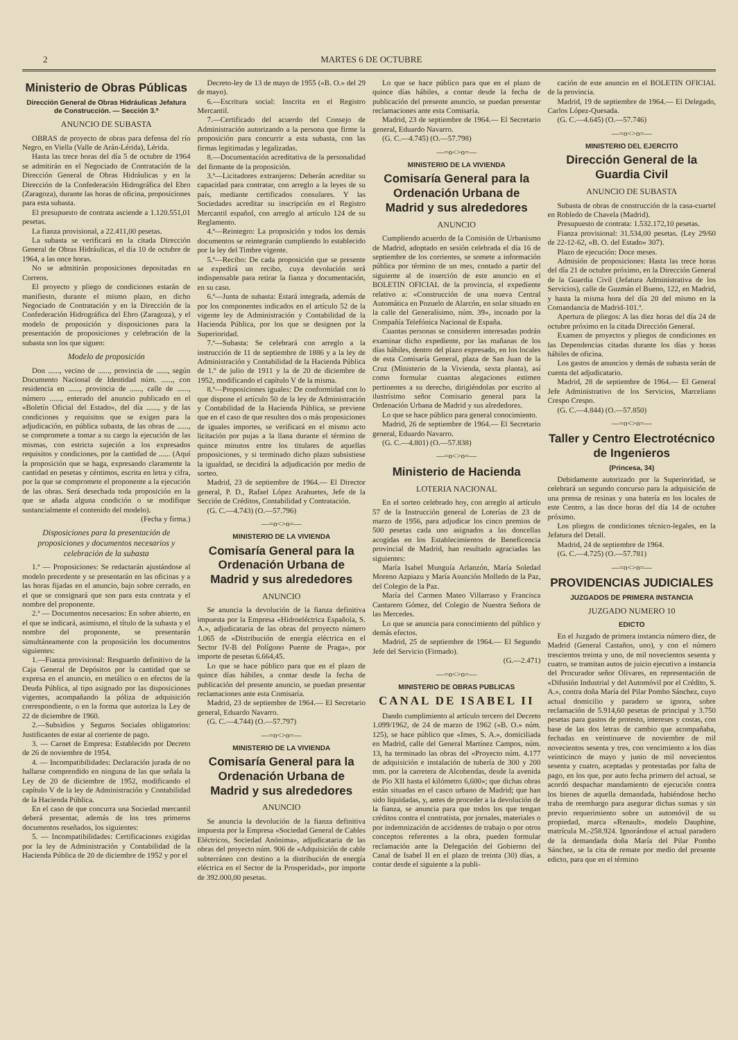2 MARTES 6 DE OCTUBRE
Ministerio de Obras Públicas
Dirección General de Obras Hidráulicas Jefatura de Construcción. — Sección 3.ª
ANUNCIO DE SUBASTA
OBRAS de proyecto de obras para defensa del río Negro, en Viella (Valle de Arán-Lérida), Lérida.
Hasta las trece horas del día 5 de octubre de 1964 se admitirán en el Negociado de Contratación de la Dirección General de Obras Hidráulicas y en la Dirección de la Confederación Hidrográfica del Ebro (Zaragoza), durante las horas de oficina, proposiciones para esta subasta.
El presupuesto de contrata asciende a 1.120.551,01 pesetas.
La fianza provisional, a 22.411,00 pesetas.
La subasta se verificará en la citada Dirección General de Obras Hidráulicas, el día 10 de octubre de 1964, a las once horas.
No se admitirán proposiciones depositadas en Correos.
El proyecto y pliego de condiciones estarán de manifiesto, durante el mismo plazo, en dicho Negociado de Contratación y en la Dirección de la Confederación Hidrográfica del Ebro (Zaragoza), y el modelo de proposición y disposiciones para la presentación de proposiciones y celebración de la subasta son los que siguen:
Modelo de proposición
Don ......, vecino de ......, provincia de ......, según Documento Nacional de Identidad núm. ......, con residencia en ......, provincia de ......, calle de ......, número ......, enterado del anuncio publicado en el «Boletín Oficial del Estado», del día ......, y de las condiciones y requisitos que se exigen para la adjudicación, en pública subasta, de las obras de ......, se compromete a tomar a su cargo la ejecución de las mismas, con estricta sujeción a los expresados requisitos y condiciones, por la cantidad de ...... (Aquí la proposición que se haga, expresando claramente la cantidad en pesetas y céntimos, escrita en letra y cifra, por la que se compromete el proponente a la ejecución de las obras. Será desechada toda proposición en la que se añada alguna condición o se modifique sustancialmente el contenido del modelo).
(Fecha y firma.)
Disposiciones para la presentación de proposiciones y documentos necesarios y celebración de la subasta
1.ª — Proposiciones: Se redactarán ajustándose al modelo precedente y se presentarán en las oficinas y a las horas fijadas en el anuncio, bajo sobre cerrado, en el que se consignará que son para esta contrata y el nombre del proponente.
2.ª — Documentos necesarios: En sobre abierto, en el que se indicará, asimismo, el título de la subasta y el nombre del proponente, se presentarán simultáneamente con la proposición los documentos siguientes:
1.—Fianza provisional: Resguardo definitivo de la Caja General de Depósitos por la cantidad que se expresa en el anuncio, en metálico o en efectos de la Deuda Pública, al tipo asignado por las disposiciones vigentes, acompañando la póliza de adquisición correspondiente, o en la forma que autoriza la Ley de 22 de diciembre de 1960.
2.—Subsidios y Seguros Sociales obligatorios: Justificantes de estar al corriente de pago.
3. — Carnet de Empresa: Establecido por Decreto de 26 de noviembre de 1954.
4. — Incompatibilidades: Declaración jurada de no hallarse comprendido en ninguna de las que señala la Ley de 20 de diciembre de 1952, modificando el capítulo V de la ley de Administración y Contabilidad de la Hacienda Pública.
En el caso de que concurra una Sociedad mercantil deberá presentar, además de los tres primeros documentos reseñados, los siguientes:
5. — Incompatibilidades: Certificaciones exigidas por la ley de Administración y Contabilidad de la Hacienda Pública de 20 de diciembre de 1952 y por el
Decreto-ley de 13 de mayo de 1955 («B. O.» del 29 de mayo).
6.—Escritura social: Inscrita en el Registro Mercantil.
7.—Certificado del acuerdo del Consejo de Administración autorizando a la persona que firme la proposición para concurrir a esta subasta, con las firmas legitimadas y legalizadas.
8.—Documentación acreditativa de la personalidad del firmante de la proposición.
3.ª—Licitadores extranjeros: Deberán acreditar su capacidad para contratar, con arreglo a la leyes de su país, mediante certificados consulares. Y las Sociedades acreditar su inscripción en el Registro Mercantil español, con arreglo al artículo 124 de su Reglamento.
4.ª—Reintegro: La proposición y todos los demás documentos se reintegrarán cumpliendo lo establecido por la ley del Timbre vigente.
5.ª—Recibo: De cada proposición que se presente se expedirá un recibo, cuya devolución será indispensable para retirar la fianza y documentación, en su caso.
6.ª—Junta de subasta: Estará integrada, además de por los componentes indicados en el artículo 52 de la vigente ley de Administración y Contabilidad de la Hacienda Pública, por los que se designen por la Superioridad.
7.ª—Subasta: Se celebrará con arreglo a la instrucción de 11 de septiembre de 1886 y a la ley de Administración y Contabilidad de la Hacienda Pública de 1.º de julio de 1911 y la de 20 de diciembre de 1952, modificando el capítulo V de la misma.
8.ª—Proposiciones iguales: De conformidad con lo que dispone el artículo 50 de la ley de Administración y Contabilidad de la Hacienda Pública, se previene que en el caso de que resulten dos o más proposiciones de iguales importes, se verificará en el mismo acto licitación por pujas a la llana durante el término de quince minutos entre los titulares de aquellas proposiciones, y si terminado dicho plazo subsistiese la igualdad, se decidirá la adjudicación por medio de sorteo.
Madrid, 23 de septiembre de 1964.— El Director general, P. D., Rafael López Arahuetes, Jefe de la Sección de Créditos, Contabilidad y Contratación.
(G. C.—4.743) (O.—57.796)
—=o<>o=—
MINISTERIO DE LA VIVIENDA
Comisaría General para la Ordenación Urbana de Madrid y sus alrededores
ANUNCIO
Se anuncia la devolución de la fianza definitiva impuesta por la Empresa «Hidroeléctrica Española, S. A.», adjudicataria de las obras del proyecto número 1.065 de «Distribución de energía eléctrica en el Sector IV-B del Polígono Puente de Praga», por importe de pesetas 6.664,45.
Lo que se hace público para que en el plazo de quince días hábiles, a contar desde la fecha de publicación del presente anuncio, se puedan presentar reclamaciones ante esta Comisaría.
Madrid, 23 de septiembre de 1964.— El Secretario general, Eduardo Navarro.
(G. C.—4.744) (O.—57.797)
—=o<>o=—
MINISTERIO DE LA VIVIENDA
Comisaría General para la Ordenación Urbana de Madrid y sus alrededores
ANUNCIO
Se anuncia la devolución de la fianza definitiva impuesta por la Empresa «Sociedad General de Cables Eléctricos, Sociedad Anónima», adjudicataria de las obras del proyecto núm. 906 de «Adquisición de cable subterráneo con destino a la distribución de energía eléctrica en el Sector de la Prosperidad», por importe de 392.000,00 pesetas.
Lo que se hace público para que en el plazo de quince días hábiles, a contar desde la fecha de publicación del presente anuncio, se puedan presentar reclamaciones ante esta Comisaría.
Madrid, 23 de septiembre de 1964.— El Secretario general, Eduardo Navarro.
(G. C.—4.745) (O.—57.798)
—=o<>o=—
MINISTERIO DE LA VIVIENDA
Comisaría General para la Ordenación Urbana de Madrid y sus alrededores
ANUNCIO
Cumpliendo acuerdo de la Comisión de Urbanismo de Madrid, adoptado en sesión celebrada el día 16 de septiembre de los corrientes, se somete a información pública por término de un mes, contado a partir del siguiente al de inserción de este anuncio en el BOLETIN OFICIAL de la provincia, el expediente relativo a: «Construcción de una nueva Central Automática en Pozuelo de Alarcón, en solar situado en la calle del Generalísimo, núm. 39», incoado por la Compañía Telefónica Nacional de España.
Cuantas personas se consideren interesadas podrán examinar dicho expediente, por las mañanas de los días hábiles, dentro del plazo expresado, en los locales de esta Comisaría General, plaza de San Juan de la Cruz (Ministerio de la Vivienda, sexta planta), así como formular cuantas alegaciones estimen pertinentes a su derecho, dirigiéndolas por escrito al ilustrísimo señor Comisario general para la Ordenación Urbana de Madrid y sus alrededores.
Lo que se hace público para general conocimiento.
Madrid, 26 de septiembre de 1964.— El Secretario general, Eduardo Navarro.
(G. C.—4.801) (O.—57.838)
—=o<>o=—
Ministerio de Hacienda
LOTERIA NACIONAL
En el sorteo celebrado hoy, con arreglo al artículo 57 de la Instrucción general de Loterías de 23 de marzo de 1956, para adjudicar los cinco premios de 500 pesetas cada uno asignados a las doncellas acogidas en los Establecimientos de Beneficencia provincial de Madrid, han resultado agraciadas las siguientes:
María Isabel Munguía Arlanzón, María Soledad Moreno Azpiazu y María Asunción Molledo de la Paz, del Colegio de la Paz.
María del Carmen Mateo Villarraso y Francisca Cantarero Gómez, del Colegio de Nuestra Señora de las Mercedes.
Lo que se anuncia para conocimiento del público y demás efectos.
Madrid, 25 de septiembre de 1964.— El Segundo Jefe del Servicio (Firmado).
(G.—2.471)
—=o<>o=—
MINISTERIO DE OBRAS PUBLICAS
CANAL DE ISABEL II
Dando cumplimiento al artículo tercero del Decreto 1.099/1962, de 24 de marzo de 1962 («B. O.» núm. 125), se hace público que «Imes, S. A.», domiciliada en Madrid, calle del General Martínez Campos, núm. 13, ha terminado las obras del «Proyecto núm. 4.177 de adquisición e instalación de tubería de 300 y 200 mm. por la carretera de Alcobendas, desde la avenida de Pío XII hasta el kilómetro 6,600»; que dichas obras están situadas en el casco urbano de Madrid; que han sido liquidadas, y, antes de proceder a la devolución de la fianza, se anuncia para que todos los que tengan créditos contra el contratista, por jornales, materiales o por indemnización de accidentes de trabajo o por otros conceptos referentes a la obra, pueden formular reclamación ante la Delegación del Gobierno del Canal de Isabel II en el plazo de treinta (30) días, a contar desde el siguiente a la publi-
cación de este anuncio en el BOLETIN OFICIAL de la provincia.
Madrid, 19 de septiembre de 1964.— El Delegado, Carlos López-Quesada.
(G. C.—4.645) (O.—57.746)
—=o<>o=—
MINISTERIO DEL EJERCITO
Dirección General de la Guardia Civil
ANUNCIO DE SUBASTA
Subasta de obras de construcción de la casa-cuartel en Robledo de Chavela (Madrid).
Presupuesto de contrata: 1.532.172,10 pesetas.
Fianza provisional: 31.534,00 pesetas. (Ley 29/60 de 22-12-62, «B. O. del Estado» 307).
Plazo de ejecución: Doce meses.
Admisión de proposiciones: Hasta las trece horas del día 21 de octubre próximo, en la Dirección General de la Guardia Civil (Jefatura Administrativa de los Servicios), calle de Guzmán el Bueno, 122, en Madrid, y hasta la misma hora del día 20 del mismo en la Comandancia de Madrid-101.ª.
Apertura de pliegos: A las diez horas del día 24 de octubre próximo en la citada Dirección General.
Examen de proyectos y pliegos de condiciones en las Dependencias citadas durante los días y horas hábiles de oficina.
Los gastos de anuncios y demás de subasta serán de cuenta del adjudicatario.
Madrid, 28 de septiembre de 1964.— El General Jefe Administrativo de los Servicios, Marceliano Crespo Crespo.
(G. C.—4.844) (O.—57.850)
—=o<>o=—
Taller y Centro Electrotécnico de Ingenieros
(Princesa, 34)
Debidamente autorizado por la Superioridad, se celebrará un segundo concurso para la adquisición de una prensa de resinas y una batería en los locales de este Centro, a las doce horas del día 14 de octubre próximo.
Los pliegos de condiciones técnico-legales, en la Jefatura del Detall.
Madrid, 24 de septiembre de 1964.
(G. C.—4.725) (O.—57.781)
—=o<>o=—
PROVIDENCIAS JUDICIALES
JUZGADOS DE PRIMERA INSTANCIA
JUZGADO NUMERO 10
EDICTO
En el Juzgado de primera instancia número diez, de Madrid (General Castaños, uno), y con el número trescientos treinta y uno, de mil novecientos sesenta y cuatro, se tramitan autos de juicio ejecutivo a instancia del Procurador señor Olivares, en representación de «Difusión Industrial y del Automóvil por el Crédito, S. A.», contra doña María del Pilar Pombo Sánchez, cuyo actual domicilio y paradero se ignora, sobre reclamación de 5.914,60 pesetas de principal y 3.750 pesetas para gastos de protesto, intereses y costas, con base de las dos letras de cambio que acompañaba, fechadas en veintinueve de noviembre de mil novecientos sesenta y tres, con vencimiento a los días veinticinco de mayo y junio de mil novecientos sesenta y cuatro, aceptadas y protestadas por falta de pago, en los que, por auto fecha primero del actual, se acordó despachar mandamiento de ejecución contra los bienes de aquella demandada, habiéndose hecho traba de reembargo para asegurar dichas sumas y sin previo requerimiento sobre un automóvil de su propiedad, marca «Renault», modelo Dauphine, matrícula M.-258.924. Ignorándose el actual paradero de la demandada doña María del Pilar Pombo Sánchez, se la cita de remate por medio del presente edicto, para que en el término